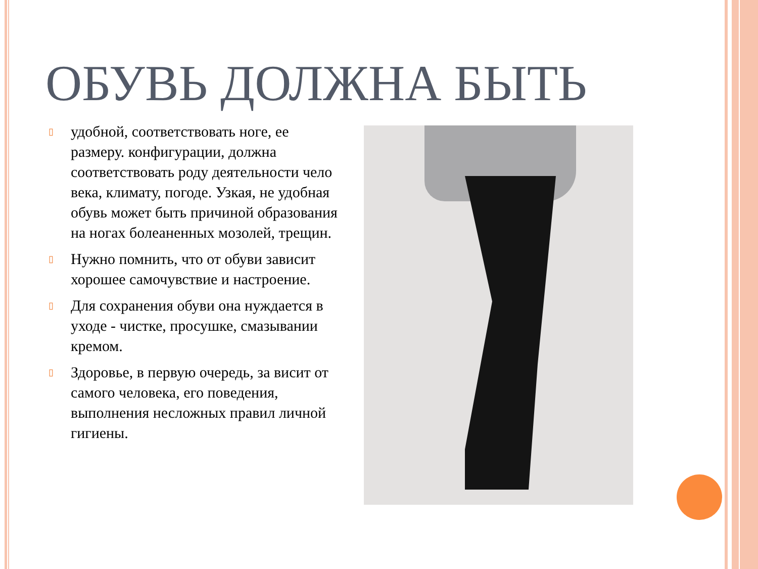ОБУВЬ ДОЛЖНА БЫТЬ
▯ удобной, соответствовать ноге, ее размеру. конфигурации, должна соответствовать роду деятельности чело века, климату, погоде. Узкая, не удобная обувь может быть причиной образования на ногах болеаненных мозолей, трещин.
▯ Нужно помнить, что от обуви зависит хорошее самочувствие и настроение.
▯ Для сохранения обуви она нуждается в уходе - чистке, просушке, смазывании кремом.
▯ Здоровье, в первую очередь, за висит от самого человека, его поведения, выполнения несложных правил личной гигиены.